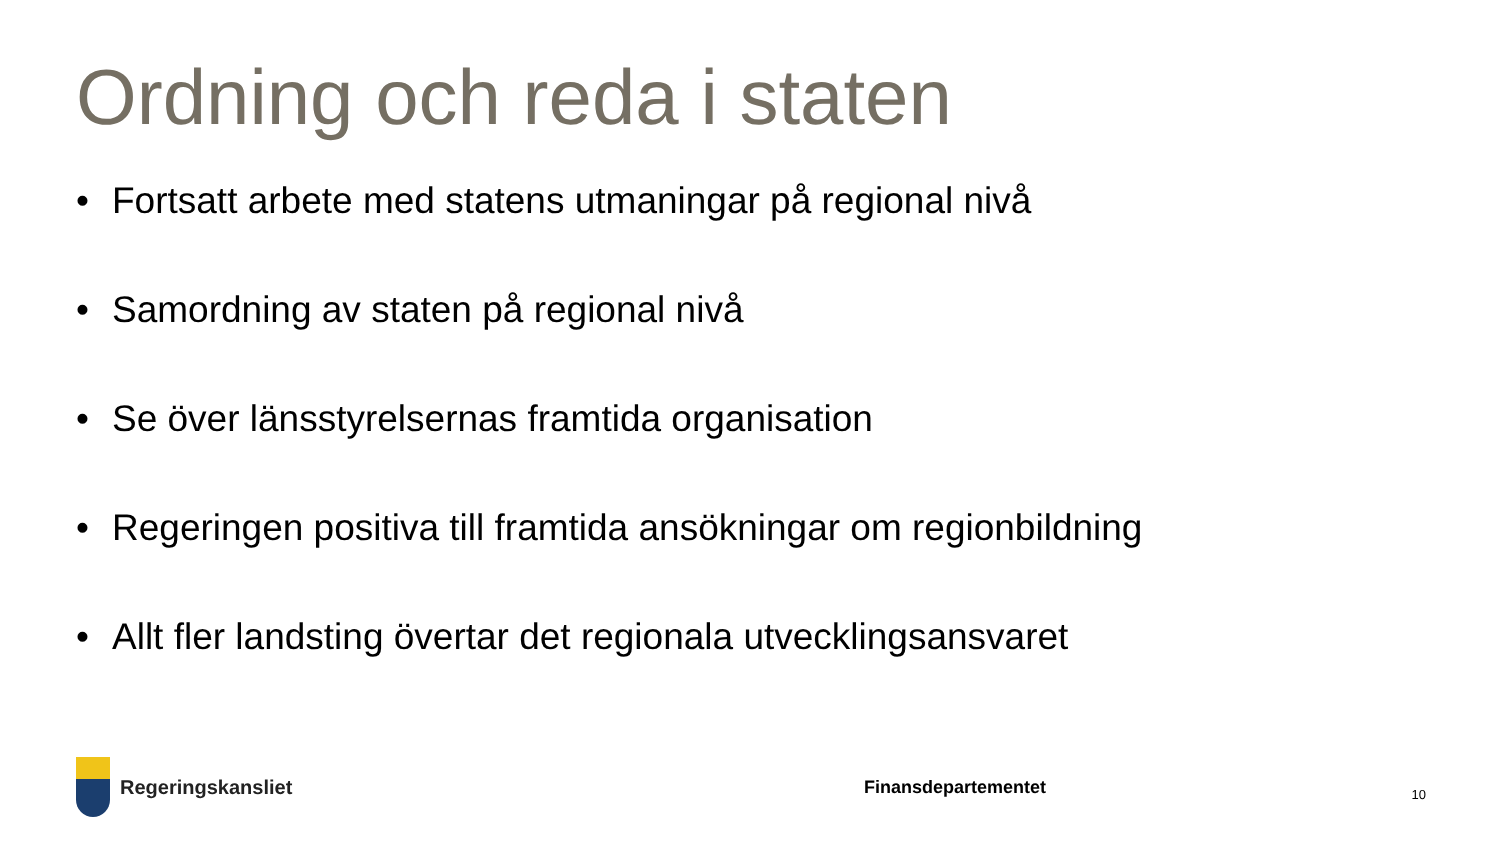Ordning och reda i staten
• Fortsatt arbete med statens utmaningar på regional nivå
• Samordning av staten på regional nivå
• Se över länsstyrelsernas framtida organisation
• Regeringen positiva till framtida ansökningar om regionbildning
• Allt fler landsting övertar det regionala utvecklingsansvaret
Regeringskansliet Finansdepartementet
10